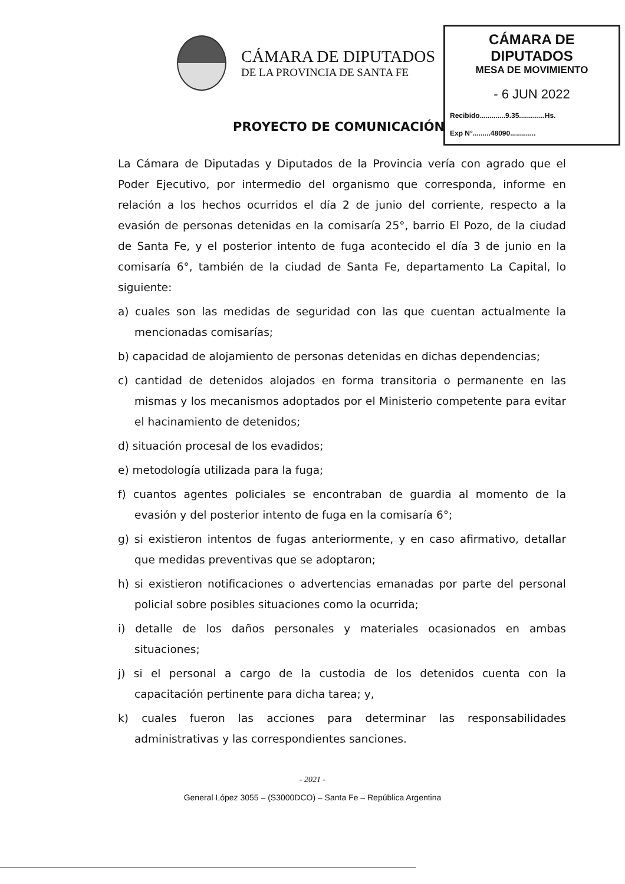CÁMARA DE DIPUTADOS
DE LA PROVINCIA DE SANTA FE
CÁMARA DE DIPUTADOS
MESA DE MOVIMIENTO
- 6 JUN 2022
Recibido.............9.35.............Hs.
Exp N°.........48090.............
PROYECTO DE COMUNICACIÓN
La Cámara de Diputadas y Diputados de la Provincia vería con agrado que el Poder Ejecutivo, por intermedio del organismo que corresponda, informe en relación a los hechos ocurridos el día 2 de junio del corriente, respecto a la evasión de personas detenidas en la comisaría 25°, barrio El Pozo, de la ciudad de Santa Fe, y el posterior intento de fuga acontecido el día 3 de junio en la comisaría 6°, también de la ciudad de Santa Fe, departamento La Capital, lo siguiente:
a) cuales son las medidas de seguridad con las que cuentan actualmente la mencionadas comisarías;
b) capacidad de alojamiento de personas detenidas en dichas dependencias;
c) cantidad de detenidos alojados en forma transitoria o permanente en las mismas y los mecanismos adoptados por el Ministerio competente para evitar el hacinamiento de detenidos;
d) situación procesal de los evadidos;
e) metodología utilizada para la fuga;
f) cuantos agentes policiales se encontraban de guardia al momento de la evasión y del posterior intento de fuga en la comisaría 6°;
g) si existieron intentos de fugas anteriormente, y en caso afirmativo, detallar que medidas preventivas que se adoptaron;
h) si existieron notificaciones o advertencias emanadas por parte del personal policial sobre posibles situaciones como la ocurrida;
i) detalle de los daños personales y materiales ocasionados en ambas situaciones;
j) si el personal a cargo de la custodia de los detenidos cuenta con la capacitación pertinente para dicha tarea; y,
k) cuales fueron las acciones para determinar las responsabilidades administrativas y las correspondientes sanciones.
- 2021 -
General López 3055 – (S3000DCO) – Santa Fe – República Argentina